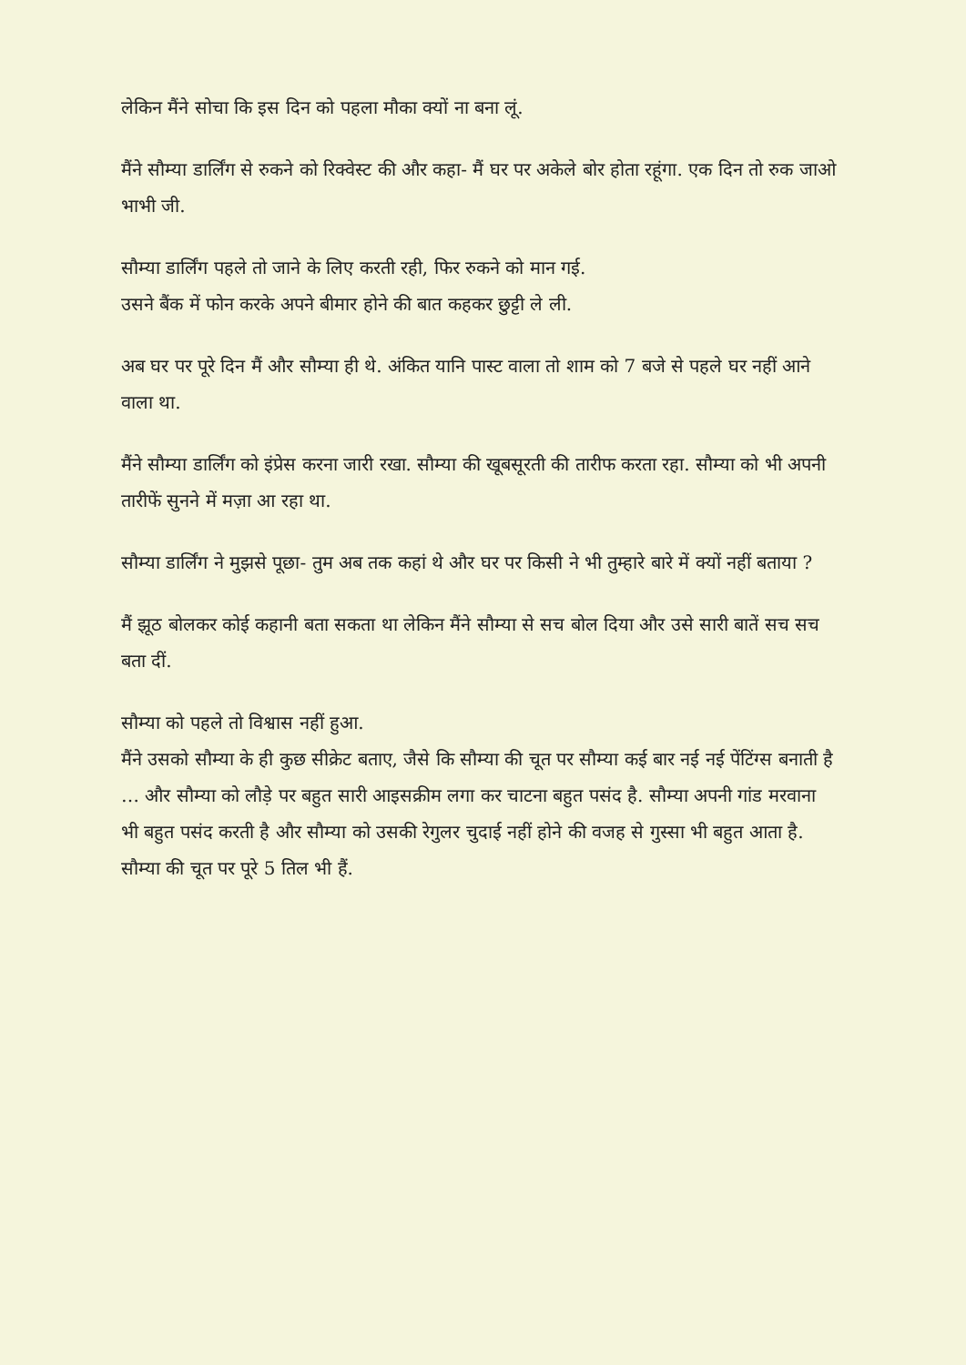लेकिन मैंने सोचा कि इस दिन को पहला मौका क्यों ना बना लूं.
मैंने सौम्या डार्लिंग से रुकने को रिक्वेस्ट की और कहा- मैं घर पर अकेले बोर होता रहूंगा. एक दिन तो रुक जाओ भाभी जी.
सौम्या डार्लिंग पहले तो जाने के लिए करती रही, फिर रुकने को मान गई.
उसने बैंक में फोन करके अपने बीमार होने की बात कहकर छुट्टी ले ली.
अब घर पर पूरे दिन मैं और सौम्या ही थे. अंकित यानि पास्ट वाला तो शाम को 7 बजे से पहले घर नहीं आने वाला था.
मैंने सौम्या डार्लिंग को इंप्रेस करना जारी रखा. सौम्या की खूबसूरती की तारीफ करता रहा. सौम्या को भी अपनी तारीफें सुनने में मज़ा आ रहा था.
सौम्या डार्लिंग ने मुझसे पूछा- तुम अब तक कहां थे और घर पर किसी ने भी तुम्हारे बारे में क्यों नहीं बताया ?
मैं झूठ बोलकर कोई कहानी बता सकता था लेकिन मैंने सौम्या से सच बोल दिया और उसे सारी बातें सच सच बता दीं.
सौम्या को पहले तो विश्वास नहीं हुआ.
मैंने उसको सौम्या के ही कुछ सीक्रेट बताए, जैसे कि सौम्या की चूत पर सौम्या कई बार नई नई पेंटिंग्स बनाती है … और सौम्या को लौड़े पर बहुत सारी आइसक्रीम लगा कर चाटना बहुत पसंद है. सौम्या अपनी गांड मरवाना भी बहुत पसंद करती है और सौम्या को उसकी रेगुलर चुदाई नहीं होने की वजह से गुस्सा भी बहुत आता है. सौम्या की चूत पर पूरे 5 तिल भी हैं.